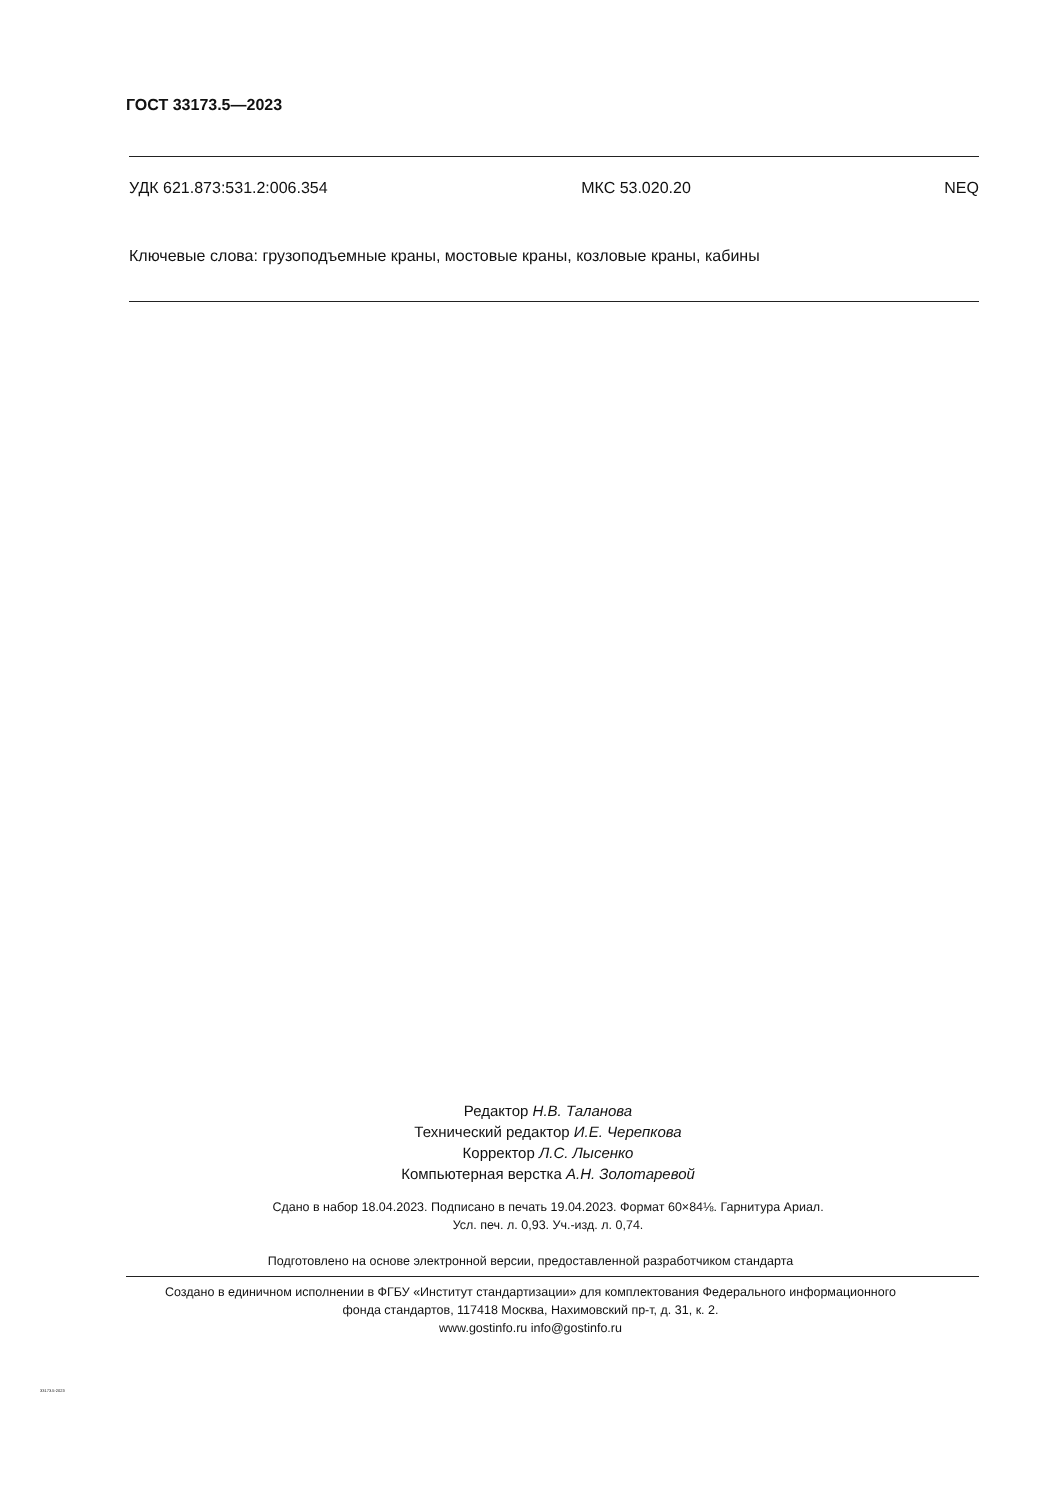ГОСТ 33173.5—2023
УДК 621.873:531.2:006.354 МКС 53.020.20 NEQ
Ключевые слова: грузоподъемные краны, мостовые краны, козловые краны, кабины
Редактор Н.В. Таланова
Технический редактор И.Е. Черепкова
Корректор Л.С. Лысенко
Компьютерная верстка А.Н. Золотаревой
Сдано в набор 18.04.2023. Подписано в печать 19.04.2023. Формат 60×84⅛. Гарнитура Ариал.
Усл. печ. л. 0,93. Уч.-изд. л. 0,74.
Подготовлено на основе электронной версии, предоставленной разработчиком стандарта
Создано в единичном исполнении в ФГБУ «Институт стандартизации» для комплектования Федерального информационного
фонда стандартов, 117418 Москва, Нахимовский пр-т, д. 31, к. 2.
www.gostinfo.ru info@gostinfo.ru
33173.5-2023